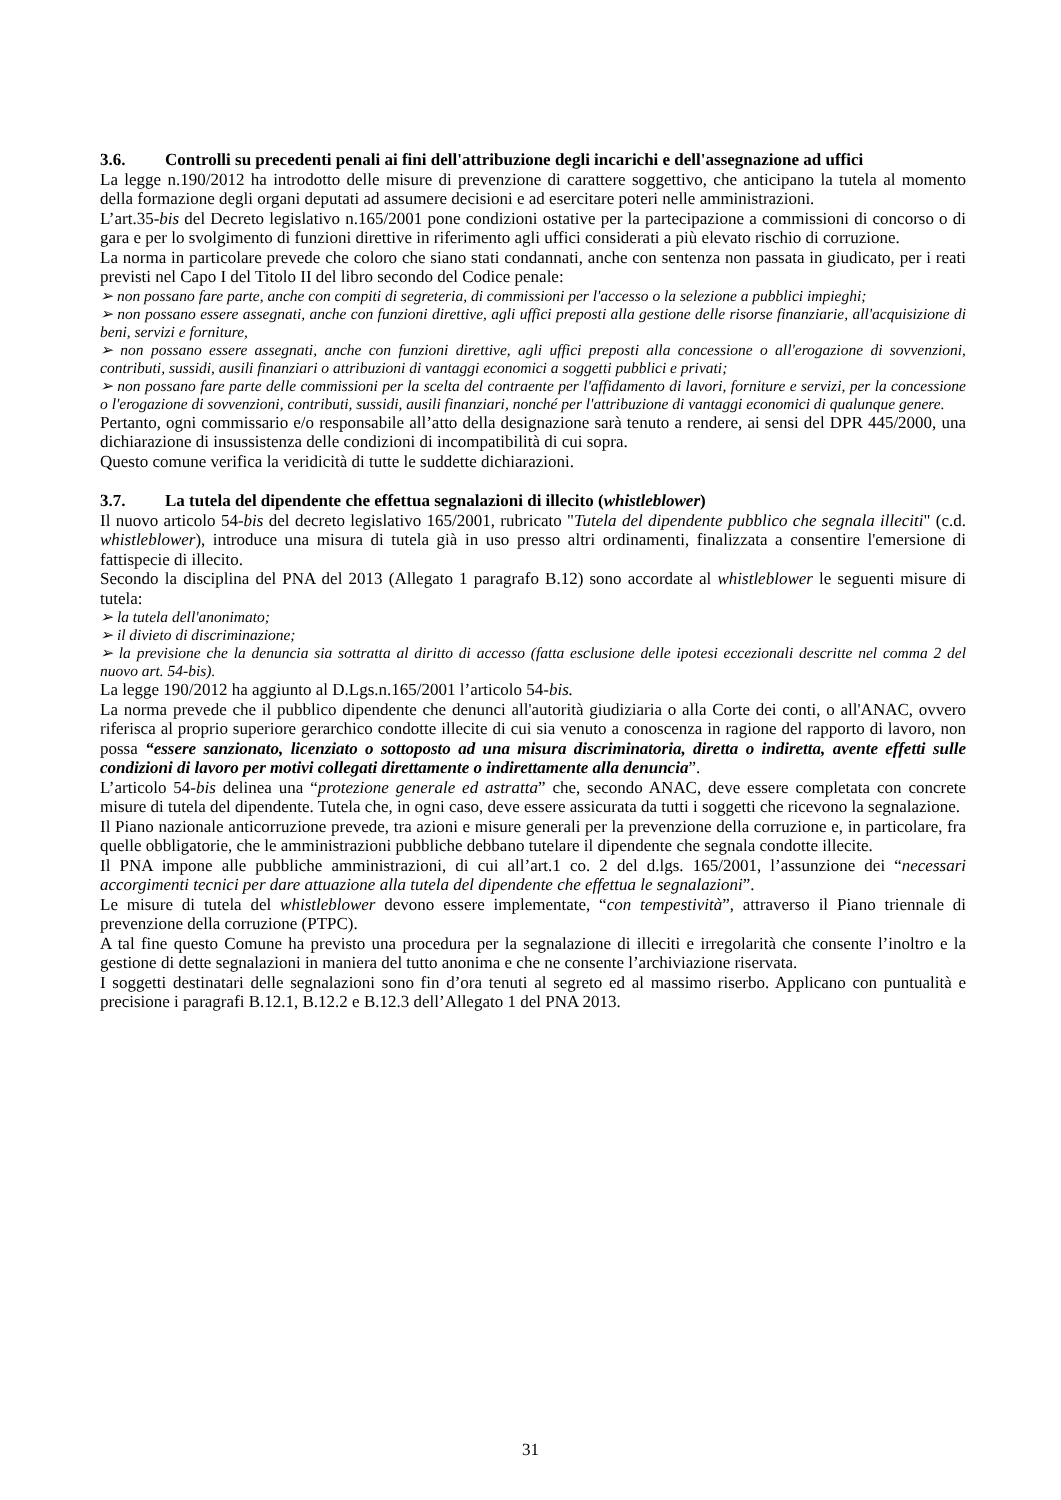3.6. Controlli su precedenti penali ai fini dell'attribuzione degli incarichi e dell'assegnazione ad uffici
La legge n.190/2012 ha introdotto delle misure di prevenzione di carattere soggettivo, che anticipano la tutela al momento della formazione degli organi deputati ad assumere decisioni e ad esercitare poteri nelle amministrazioni.
L’art.35-bis del Decreto legislativo n.165/2001 pone condizioni ostative per la partecipazione a commissioni di concorso o di gara e per lo svolgimento di funzioni direttive in riferimento agli uffici considerati a più elevato rischio di corruzione.
La norma in particolare prevede che coloro che siano stati condannati, anche con sentenza non passata in giudicato, per i reati previsti nel Capo I del Titolo II del libro secondo del Codice penale:
➢ non possano fare parte, anche con compiti di segreteria, di commissioni per l'accesso o la selezione a pubblici impieghi;
➢ non possano essere assegnati, anche con funzioni direttive, agli uffici preposti alla gestione delle risorse finanziarie, all'acquisizione di beni, servizi e forniture,
➢ non possano essere assegnati, anche con funzioni direttive, agli uffici preposti alla concessione o all'erogazione di sovvenzioni, contributi, sussidi, ausili finanziari o attribuzioni di vantaggi economici a soggetti pubblici e privati;
➢ non possano fare parte delle commissioni per la scelta del contraente per l'affidamento di lavori, forniture e servizi, per la concessione o l'erogazione di sovvenzioni, contributi, sussidi, ausili finanziari, nonché per l'attribuzione di vantaggi economici di qualunque genere.
Pertanto, ogni commissario e/o responsabile all’atto della designazione sarà tenuto a rendere, ai sensi del DPR 445/2000, una dichiarazione di insussistenza delle condizioni di incompatibilità di cui sopra.
Questo comune verifica la veridicità di tutte le suddette dichiarazioni.
3.7. La tutela del dipendente che effettua segnalazioni di illecito (whistleblower)
Il nuovo articolo 54-bis del decreto legislativo 165/2001, rubricato "Tutela del dipendente pubblico che segnala illeciti" (c.d. whistleblower), introduce una misura di tutela già in uso presso altri ordinamenti, finalizzata a consentire l'emersione di fattispecie di illecito.
Secondo la disciplina del PNA del 2013 (Allegato 1 paragrafo B.12) sono accordate al whistleblower le seguenti misure di tutela:
➢ la tutela dell'anonimato;
➢ il divieto di discriminazione;
➢ la previsione che la denuncia sia sottratta al diritto di accesso (fatta esclusione delle ipotesi eccezionali descritte nel comma 2 del nuovo art. 54-bis).
La legge 190/2012 ha aggiunto al D.Lgs.n.165/2001 l’articolo 54-bis.
La norma prevede che il pubblico dipendente che denunci all'autorità giudiziaria o alla Corte dei conti, o all'ANAC, ovvero riferisca al proprio superiore gerarchico condotte illecite di cui sia venuto a conoscenza in ragione del rapporto di lavoro, non possa “essere sanzionato, licenziato o sottoposto ad una misura discriminatoria, diretta o indiretta, avente effetti sulle condizioni di lavoro per motivi collegati direttamente o indirettamente alla denuncia”.
L’articolo 54-bis delinea una “protezione generale ed astratta” che, secondo ANAC, deve essere completata con concrete misure di tutela del dipendente. Tutela che, in ogni caso, deve essere assicurata da tutti i soggetti che ricevono la segnalazione.
Il Piano nazionale anticorruzione prevede, tra azioni e misure generali per la prevenzione della corruzione e, in particolare, fra quelle obbligatorie, che le amministrazioni pubbliche debbano tutelare il dipendente che segnala condotte illecite.
Il PNA impone alle pubbliche amministrazioni, di cui all’art.1 co. 2 del d.lgs. 165/2001, l’assunzione dei “necessari accorgimenti tecnici per dare attuazione alla tutela del dipendente che effettua le segnalazioni”.
Le misure di tutela del whistleblower devono essere implementate, “con tempestività”, attraverso il Piano triennale di prevenzione della corruzione (PTPC).
A tal fine questo Comune ha previsto una procedura per la segnalazione di illeciti e irregolarità che consente l’inoltro e la gestione di dette segnalazioni in maniera del tutto anonima e che ne consente l’archiviazione riservata.
I soggetti destinatari delle segnalazioni sono fin d’ora tenuti al segreto ed al massimo riserbo. Applicano con puntualità e precisione i paragrafi B.12.1, B.12.2 e B.12.3 dell’Allegato 1 del PNA 2013.
31